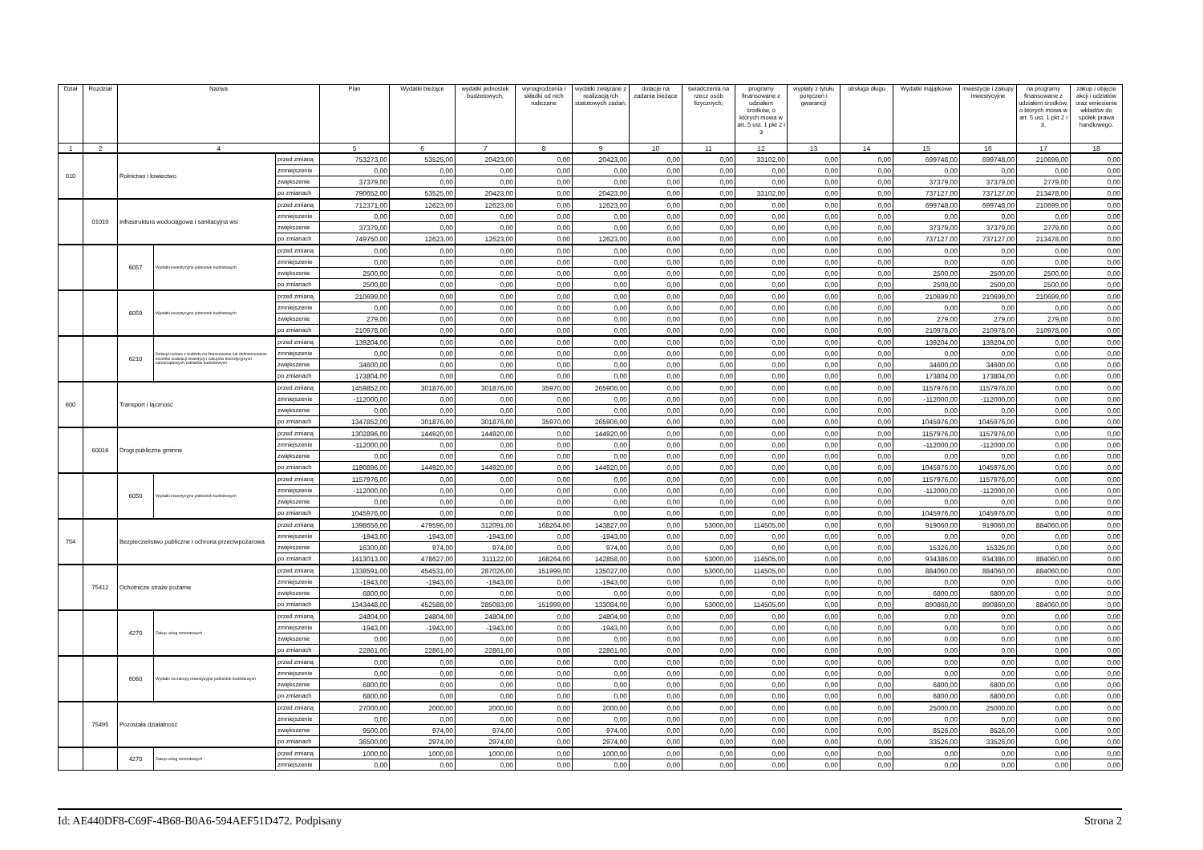| Dział | Rozdział | Nazwa | | | Plan | Wydatki bieżące | wydatki jednostek budżetowych, | wynagrodzenia i składki od nich naliczane | wydatki związane z realizacją ich statutowych zadań; | dotacje na zadania bieżące | świadczenia na rzecz osób fizycznych; | programy finansowane z udziałem środków, o których mowa w art. 5 ust. 1 pkt 2 i 3 | wypłaty z tytułu poręczeń i gwarancji | obsługa długu | Wydatki majątkowe | inwestycje i zakupy inwestycyjne | na programy finansowane z udziałem środków, o których mowa w art. 5 ust. 1 pkt 2 i 3, | zakup i objęcie akcji i udziałów oraz wniesienie wkładów do spółek prawa handlowego. |
| --- | --- | --- | --- | --- | --- | --- | --- | --- | --- | --- | --- | --- | --- | --- | --- | --- | --- | --- |
| 1 | 2 | 4 | | | 5 | 6 | 7 | 8 | 9 | 10 | 11 | 12 | 13 | 14 | 15 | 16 | 17 | 18 |
| 010 | | Rolnictwo i łowiectwo | | przed zmianą | 753273,00 | 53525,00 | 20423,00 | 0,00 | 20423,00 | 0,00 | 0,00 | 33102,00 | 0,00 | 0,00 | 699748,00 | 699748,00 | 210699,00 | 0,00 |
| | | | | zmniejszenie | 0,00 | 0,00 | 0,00 | 0,00 | 0,00 | 0,00 | 0,00 | 0,00 | 0,00 | 0,00 | 0,00 | 0,00 | 0,00 | 0,00 |
| | | | | zwiększenie | 37379,00 | 0,00 | 0,00 | 0,00 | 0,00 | 0,00 | 0,00 | 0,00 | 0,00 | 0,00 | 37379,00 | 37379,00 | 2779,00 | 0,00 |
| | | | | po zmianach | 790652,00 | 53525,00 | 20423,00 | 0,00 | 20423,00 | 0,00 | 0,00 | 33102,00 | 0,00 | 0,00 | 737127,00 | 737127,00 | 213478,00 | 0,00 |
| | 01010 | Infrastruktura wodociągowa i sanitacyjna wsi | | przed zmianą | 712371,00 | 12623,00 | 12623,00 | 0,00 | 12623,00 | 0,00 | 0,00 | 0,00 | 0,00 | 0,00 | 699748,00 | 699748,00 | 210699,00 | 0,00 |
| | | | | zmniejszenie | 0,00 | 0,00 | 0,00 | 0,00 | 0,00 | 0,00 | 0,00 | 0,00 | 0,00 | 0,00 | 0,00 | 0,00 | 0,00 | 0,00 |
| | | | | zwiększenie | 37379,00 | 0,00 | 0,00 | 0,00 | 0,00 | 0,00 | 0,00 | 0,00 | 0,00 | 0,00 | 37379,00 | 37379,00 | 2779,00 | 0,00 |
| | | | | po zmianach | 749750,00 | 12623,00 | 12623,00 | 0,00 | 12623,00 | 0,00 | 0,00 | 0,00 | 0,00 | 0,00 | 737127,00 | 737127,00 | 213478,00 | 0,00 |
| | | 6057 | Wydatki inwestycyjne jednostek budżetowych | przed zmianą | 0,00 | 0,00 | 0,00 | 0,00 | 0,00 | 0,00 | 0,00 | 0,00 | 0,00 | 0,00 | 0,00 | 0,00 | 0,00 | 0,00 |
| | | | | zmniejszenie | 0,00 | 0,00 | 0,00 | 0,00 | 0,00 | 0,00 | 0,00 | 0,00 | 0,00 | 0,00 | 0,00 | 0,00 | 0,00 | 0,00 |
| | | | | zwiększenie | 2500,00 | 0,00 | 0,00 | 0,00 | 0,00 | 0,00 | 0,00 | 0,00 | 0,00 | 0,00 | 2500,00 | 2500,00 | 2500,00 | 0,00 |
| | | | | po zmianach | 2500,00 | 0,00 | 0,00 | 0,00 | 0,00 | 0,00 | 0,00 | 0,00 | 0,00 | 0,00 | 2500,00 | 2500,00 | 2500,00 | 0,00 |
| | | 6059 | Wydatki inwestycyjne jednostek budżetowych | przed zmianą | 210699,00 | 0,00 | 0,00 | 0,00 | 0,00 | 0,00 | 0,00 | 0,00 | 0,00 | 0,00 | 210699,00 | 210699,00 | 210699,00 | 0,00 |
| | | | | zmniejszenie | 0,00 | 0,00 | 0,00 | 0,00 | 0,00 | 0,00 | 0,00 | 0,00 | 0,00 | 0,00 | 0,00 | 0,00 | 0,00 | 0,00 |
| | | | | zwiększenie | 279,00 | 0,00 | 0,00 | 0,00 | 0,00 | 0,00 | 0,00 | 0,00 | 0,00 | 0,00 | 279,00 | 279,00 | 279,00 | 0,00 |
| | | | | po zmianach | 210978,00 | 0,00 | 0,00 | 0,00 | 0,00 | 0,00 | 0,00 | 0,00 | 0,00 | 0,00 | 210978,00 | 210978,00 | 210978,00 | 0,00 |
| | | 6210 | Dotacje celowe z budżetu na finansowanie lub dofinansowanie kosztów realizacji inwestycji i zakupów inwestycyjnych samorządowych zakładów budżetowych | przed zmianą | 139204,00 | 0,00 | 0,00 | 0,00 | 0,00 | 0,00 | 0,00 | 0,00 | 0,00 | 0,00 | 139204,00 | 139204,00 | 0,00 | 0,00 |
| | | | | zmniejszenie | 0,00 | 0,00 | 0,00 | 0,00 | 0,00 | 0,00 | 0,00 | 0,00 | 0,00 | 0,00 | 0,00 | 0,00 | 0,00 | 0,00 |
| | | | | zwiększenie | 34600,00 | 0,00 | 0,00 | 0,00 | 0,00 | 0,00 | 0,00 | 0,00 | 0,00 | 0,00 | 34600,00 | 34600,00 | 0,00 | 0,00 |
| | | | | po zmianach | 173804,00 | 0,00 | 0,00 | 0,00 | 0,00 | 0,00 | 0,00 | 0,00 | 0,00 | 0,00 | 173804,00 | 173804,00 | 0,00 | 0,00 |
| 600 | | Transport i łączność | | przed zmianą | 1459852,00 | 301876,00 | 301876,00 | 35970,00 | 265906,00 | 0,00 | 0,00 | 0,00 | 0,00 | 0,00 | 1157976,00 | 1157976,00 | 0,00 | 0,00 |
| | | | | zmniejszenie | -112000,00 | 0,00 | 0,00 | 0,00 | 0,00 | 0,00 | 0,00 | 0,00 | 0,00 | 0,00 | -112000,00 | -112000,00 | 0,00 | 0,00 |
| | | | | zwiększenie | 0,00 | 0,00 | 0,00 | 0,00 | 0,00 | 0,00 | 0,00 | 0,00 | 0,00 | 0,00 | 0,00 | 0,00 | 0,00 | 0,00 |
| | | | | po zmianach | 1347852,00 | 301876,00 | 301876,00 | 35970,00 | 265906,00 | 0,00 | 0,00 | 0,00 | 0,00 | 0,00 | 1045976,00 | 1045976,00 | 0,00 | 0,00 |
| | 60016 | Drogi publiczne gminne | | przed zmianą | 1302896,00 | 144920,00 | 144920,00 | 0,00 | 144920,00 | 0,00 | 0,00 | 0,00 | 0,00 | 0,00 | 1157976,00 | 1157976,00 | 0,00 | 0,00 |
| | | | | zmniejszenie | -112000,00 | 0,00 | 0,00 | 0,00 | 0,00 | 0,00 | 0,00 | 0,00 | 0,00 | 0,00 | -112000,00 | -112000,00 | 0,00 | 0,00 |
| | | | | zwiększenie | 0,00 | 0,00 | 0,00 | 0,00 | 0,00 | 0,00 | 0,00 | 0,00 | 0,00 | 0,00 | 0,00 | 0,00 | 0,00 | 0,00 |
| | | | | po zmianach | 1190896,00 | 144920,00 | 144920,00 | 0,00 | 144920,00 | 0,00 | 0,00 | 0,00 | 0,00 | 0,00 | 1045976,00 | 1045976,00 | 0,00 | 0,00 |
| | | 6050 | Wydatki inwestycyjne jednostek budżetowych | przed zmianą | 1157976,00 | 0,00 | 0,00 | 0,00 | 0,00 | 0,00 | 0,00 | 0,00 | 0,00 | 0,00 | 1157976,00 | 1157976,00 | 0,00 | 0,00 |
| | | | | zmniejszenie | -112000,00 | 0,00 | 0,00 | 0,00 | 0,00 | 0,00 | 0,00 | 0,00 | 0,00 | 0,00 | -112000,00 | -112000,00 | 0,00 | 0,00 |
| | | | | zwiększenie | 0,00 | 0,00 | 0,00 | 0,00 | 0,00 | 0,00 | 0,00 | 0,00 | 0,00 | 0,00 | 0,00 | 0,00 | 0,00 | 0,00 |
| | | | | po zmianach | 1045976,00 | 0,00 | 0,00 | 0,00 | 0,00 | 0,00 | 0,00 | 0,00 | 0,00 | 0,00 | 1045976,00 | 1045976,00 | 0,00 | 0,00 |
| 754 | | Bezpieczeństwo publiczne i ochrona przeciwpożarowa | | przed zmianą | 1398656,00 | 479596,00 | 312091,00 | 168264,00 | 143827,00 | 0,00 | 53000,00 | 114505,00 | 0,00 | 0,00 | 919060,00 | 919060,00 | 884060,00 | 0,00 |
| | | | | zmniejszenie | -1943,00 | -1943,00 | -1943,00 | 0,00 | -1943,00 | 0,00 | 0,00 | 0,00 | 0,00 | 0,00 | 0,00 | 0,00 | 0,00 | 0,00 |
| | | | | zwiększenie | 16300,00 | 974,00 | 974,00 | 0,00 | 974,00 | 0,00 | 0,00 | 0,00 | 0,00 | 0,00 | 15326,00 | 15326,00 | 0,00 | 0,00 |
| | | | | po zmianach | 1413013,00 | 478627,00 | 311122,00 | 168264,00 | 142858,00 | 0,00 | 53000,00 | 114505,00 | 0,00 | 0,00 | 934386,00 | 934386,00 | 884060,00 | 0,00 |
| | 75412 | Ochotnicze straże pożarne | | przed zmianą | 1338591,00 | 454531,00 | 287026,00 | 151999,00 | 135027,00 | 0,00 | 53000,00 | 114505,00 | 0,00 | 0,00 | 884060,00 | 884060,00 | 884060,00 | 0,00 |
| | | | | zmniejszenie | -1943,00 | -1943,00 | -1943,00 | 0,00 | -1943,00 | 0,00 | 0,00 | 0,00 | 0,00 | 0,00 | 0,00 | 0,00 | 0,00 | 0,00 |
| | | | | zwiększenie | 6800,00 | 0,00 | 0,00 | 0,00 | 0,00 | 0,00 | 0,00 | 0,00 | 0,00 | 0,00 | 6800,00 | 6800,00 | 0,00 | 0,00 |
| | | | | po zmianach | 1343448,00 | 452588,00 | 285083,00 | 151999,00 | 133084,00 | 0,00 | 53000,00 | 114505,00 | 0,00 | 0,00 | 890860,00 | 890860,00 | 884060,00 | 0,00 |
| | | 4270 | Zakup usług remontowych | przed zmianą | 24804,00 | 24804,00 | 24804,00 | 0,00 | 24804,00 | 0,00 | 0,00 | 0,00 | 0,00 | 0,00 | 0,00 | 0,00 | 0,00 | 0,00 |
| | | | | zmniejszenie | -1943,00 | -1943,00 | -1943,00 | 0,00 | -1943,00 | 0,00 | 0,00 | 0,00 | 0,00 | 0,00 | 0,00 | 0,00 | 0,00 | 0,00 |
| | | | | zwiększenie | 0,00 | 0,00 | 0,00 | 0,00 | 0,00 | 0,00 | 0,00 | 0,00 | 0,00 | 0,00 | 0,00 | 0,00 | 0,00 | 0,00 |
| | | | | po zmianach | 22861,00 | 22861,00 | 22861,00 | 0,00 | 22861,00 | 0,00 | 0,00 | 0,00 | 0,00 | 0,00 | 0,00 | 0,00 | 0,00 | 0,00 |
| | | 6060 | Wydatki na zakupy inwestycyjne jednostek budżetowych | przed zmianą | 0,00 | 0,00 | 0,00 | 0,00 | 0,00 | 0,00 | 0,00 | 0,00 | 0,00 | 0,00 | 0,00 | 0,00 | 0,00 | 0,00 |
| | | | | zmniejszenie | 0,00 | 0,00 | 0,00 | 0,00 | 0,00 | 0,00 | 0,00 | 0,00 | 0,00 | 0,00 | 0,00 | 0,00 | 0,00 | 0,00 |
| | | | | zwiększenie | 6800,00 | 0,00 | 0,00 | 0,00 | 0,00 | 0,00 | 0,00 | 0,00 | 0,00 | 0,00 | 6800,00 | 6800,00 | 0,00 | 0,00 |
| | | | | po zmianach | 6800,00 | 0,00 | 0,00 | 0,00 | 0,00 | 0,00 | 0,00 | 0,00 | 0,00 | 0,00 | 6800,00 | 6800,00 | 0,00 | 0,00 |
| | 75495 | Pozostała działalność | | przed zmianą | 27000,00 | 2000,00 | 2000,00 | 0,00 | 2000,00 | 0,00 | 0,00 | 0,00 | 0,00 | 0,00 | 25000,00 | 25000,00 | 0,00 | 0,00 |
| | | | | zmniejszenie | 0,00 | 0,00 | 0,00 | 0,00 | 0,00 | 0,00 | 0,00 | 0,00 | 0,00 | 0,00 | 0,00 | 0,00 | 0,00 | 0,00 |
| | | | | zwiększenie | 9500,00 | 974,00 | 974,00 | 0,00 | 974,00 | 0,00 | 0,00 | 0,00 | 0,00 | 0,00 | 8526,00 | 8526,00 | 0,00 | 0,00 |
| | | | | po zmianach | 36500,00 | 2974,00 | 2974,00 | 0,00 | 2974,00 | 0,00 | 0,00 | 0,00 | 0,00 | 0,00 | 33526,00 | 33526,00 | 0,00 | 0,00 |
| | | 4270 | Zakup usług remontowych | przed zmianą | 1000,00 | 1000,00 | 1000,00 | 0,00 | 1000,00 | 0,00 | 0,00 | 0,00 | 0,00 | 0,00 | 0,00 | 0,00 | 0,00 | 0,00 |
| | | | | zmniejszenie | 0,00 | 0,00 | 0,00 | 0,00 | 0,00 | 0,00 | 0,00 | 0,00 | 0,00 | 0,00 | 0,00 | 0,00 | 0,00 | 0,00 |
Id: AE440DF8-C69F-4B68-B0A6-594AEF51D472. Podpisany Strona 2